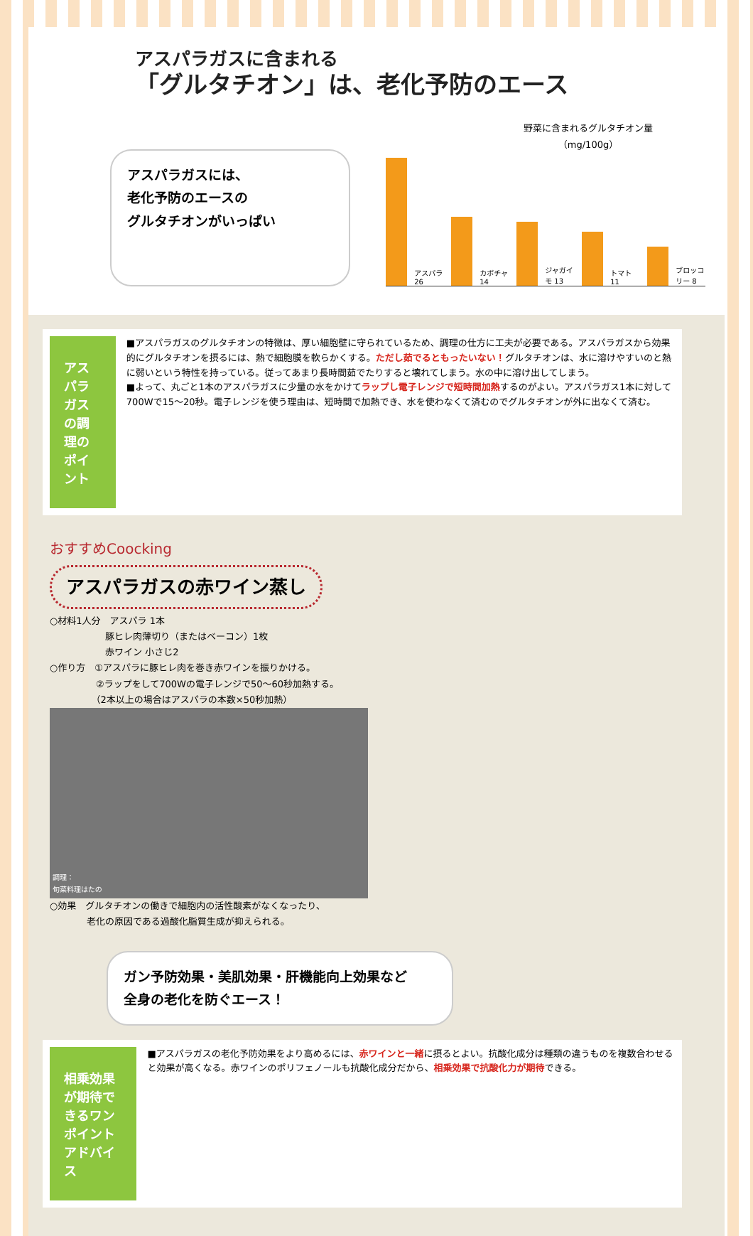アスパラガスに含まれる
「グルタチオン」は、老化予防のエース
アスパラガスには、
老化予防のエースの
グルタチオンがいっぱい
野菜に含まれるグルタチオン量
（mg/100g）
アスパラ 26
カボチャ 14
ジャガイモ 13
トマト 11
ブロッコリー 8
アスパラガスの調理のポイント
■アスパラガスのグルタチオンの特徴は、厚い細胞壁に守られているため、調理の仕方に工夫が必要である。アスパラガスから効果的にグルタチオンを摂るには、熱で細胞膜を軟らかくする。ただし茹でるともったいない！グルタチオンは、水に溶けやすいのと熱に弱いという特性を持っている。従ってあまり長時間茹でたりすると壊れてしまう。水の中に溶け出してしまう。
■よって、丸ごと1本のアスパラガスに少量の水をかけてラップし電子レンジで短時間加熱するのがよい。アスパラガス1本に対して700Wで15〜20秒。電子レンジを使う理由は、短時間で加熱でき、水を使わなくて済むのでグルタチオンが外に出なくて済む。
おすすめCoocking
アスパラガスの赤ワイン蒸し
○材料1人分　アスパラ 1本
　　　　　　豚ヒレ肉薄切り（またはベーコン）1枚
　　　　　　赤ワイン 小さじ2
○作り方　①アスパラに豚ヒレ肉を巻き赤ワインを振りかける。
　　　　　②ラップをして700Wの電子レンジで50〜60秒加熱する。
　　　　　（2本以上の場合はアスパラの本数×50秒加熱）
調理：
旬菜料理はたの
○効果　グルタチオンの働きで細胞内の活性酸素がなくなったり、
　　　　老化の原因である過酸化脂質生成が抑えられる。
ガン予防効果・美肌効果・肝機能向上効果など
全身の老化を防ぐエース！
相乗効果が期待できるワンポイントアドバイス
■アスパラガスの老化予防効果をより高めるには、赤ワインと一緒に摂るとよい。抗酸化成分は種類の違うものを複数合わせると効果が高くなる。赤ワインのポリフェノールも抗酸化成分だから、相乗効果で抗酸化力が期待できる。